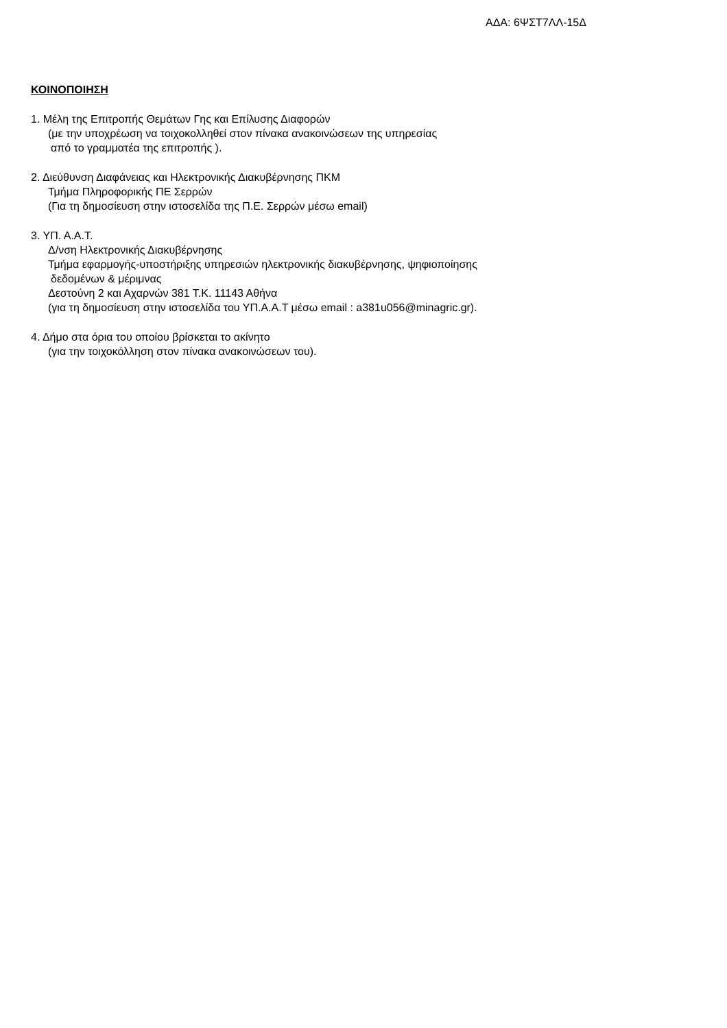ΑΔΑ: 6ΨΣΤ7ΛΛ-15Δ
ΚΟΙΝΟΠΟΙΗΣΗ
1. Μέλη της Επιτροπής Θεμάτων Γης και Επίλυσης Διαφορών
(με την υποχρέωση να τοιχοκολληθεί στον πίνακα ανακοινώσεων της υπηρεσίας
από το γραμματέα της επιτροπής ).
2. Διεύθυνση Διαφάνειας και Ηλεκτρονικής Διακυβέρνησης ΠΚΜ
Τμήμα Πληροφορικής ΠΕ Σερρών
(Για τη δημοσίευση στην ιστοσελίδα της Π.Ε. Σερρών μέσω email)
3. ΥΠ. Α.Α.Τ.
Δ/νση Ηλεκτρονικής Διακυβέρνησης
Τμήμα εφαρμογής-υποστήριξης υπηρεσιών ηλεκτρονικής διακυβέρνησης, ψηφιοποίησης
δεδομένων & μέριμνας
Δεστούνη 2 και Αχαρνών 381 Τ.Κ. 11143 Αθήνα
(για τη δημοσίευση στην ιστοσελίδα του ΥΠ.Α.Α.Τ μέσω email : a381u056@minagric.gr).
4. Δήμο στα όρια του οποίου βρίσκεται το ακίνητο
(για την τοιχοκόλληση στον πίνακα ανακοινώσεων του).